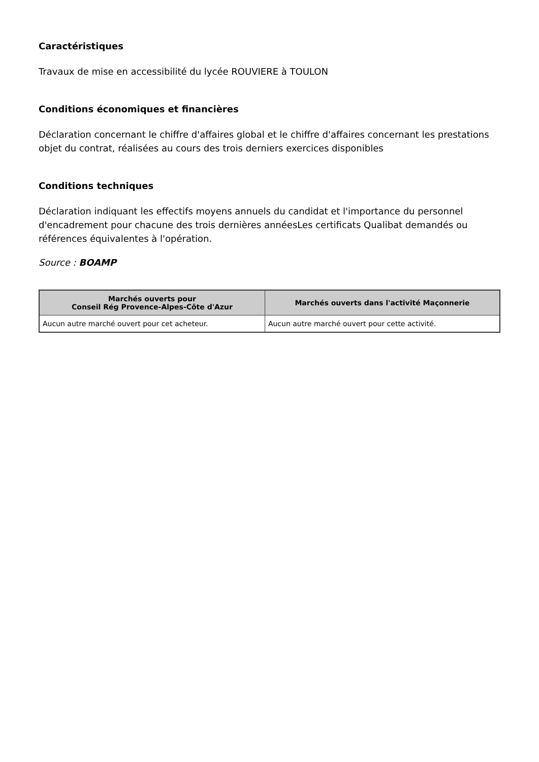Caractéristiques
Travaux de mise en accessibilité du lycée ROUVIERE à TOULON
Conditions économiques et financières
Déclaration concernant le chiffre d'affaires global et le chiffre d'affaires concernant les prestations objet du contrat, réalisées au cours des trois derniers exercices disponibles
Conditions techniques
Déclaration indiquant les effectifs moyens annuels du candidat et l'importance du personnel d'encadrement pour chacune des trois dernières annéesLes certificats Qualibat demandés ou références équivalentes à l'opération.
Source : BOAMP
| Marchés ouverts pour Conseil Rég Provence-Alpes-Côte d'Azur | Marchés ouverts dans l'activité Maçonnerie |
| --- | --- |
| Aucun autre marché ouvert pour cet acheteur. | Aucun autre marché ouvert pour cette activité. |